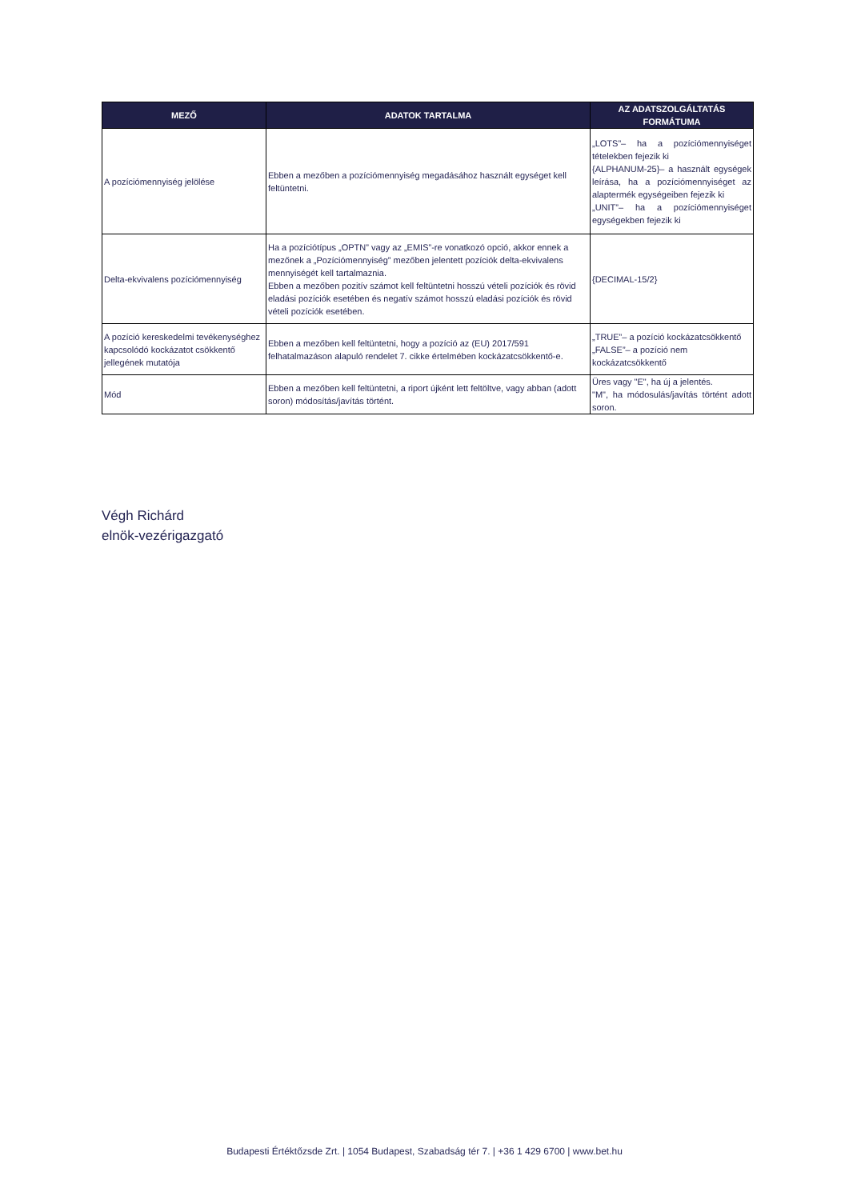| MEZŐ | ADATOK TARTALMA | AZ ADATSZOLGÁLTATÁS FORMÁTUMA |
| --- | --- | --- |
| A pozíciómennyiség jelölése | Ebben a mezőben a pozíciómennyiség megadásához használt egységet kell feltüntetni. | „LOTS”– ha a pozíciómennyiséget tételekben fejezik ki {ALPHANUM-25}– a használt egységek leírása, ha a pozíciómennyiséget az alaptermék egységeiben fejezik ki „UNIT”– ha a pozíciómennyiséget egységekben fejezik ki |
| Delta-ekvivalens pozíciómennyiség | Ha a pozíciótípus „OPTN” vagy az „EMIS”-re vonatkozó opció, akkor ennek a mezőnek a „Pozíciómennyiség” mezőben jelentett pozíciók delta-ekvivalens mennyiségét kell tartalmaznia. Ebben a mezőben pozitív számot kell feltüntetni hosszú vételi pozíciók és rövid eladási pozíciók esetében és negatív számot hosszú eladási pozíciók és rövid vételi pozíciók esetében. | {DECIMAL-15/2} |
| A pozíció kereskedelmi tevékenységhez kapcsolódó kockázatot csökkentő jellegének mutatója | Ebben a mezőben kell feltüntetni, hogy a pozíció az (EU) 2017/591 felhatalmazáson alapuló rendelet 7. cikke értelmében kockázatcsökkentő-e. | „TRUE”– a pozíció kockázatcsökkentő „FALSE”– a pozíció nem kockázatcsökkentő |
| Mód | Ebben a mezőben kell feltüntetni, a riport újként lett feltöltve, vagy abban (adott soron) módosítás/javítás történt. | Üres vagy "E", ha új a jelentés. "M", ha módosulás/javítás történt adott soron. |
Végh Richárd
elnök-vezérigazgató
Budapesti Értéktőzsde Zrt. | 1054 Budapest, Szabadság tér 7. | +36 1 429 6700 | www.bet.hu